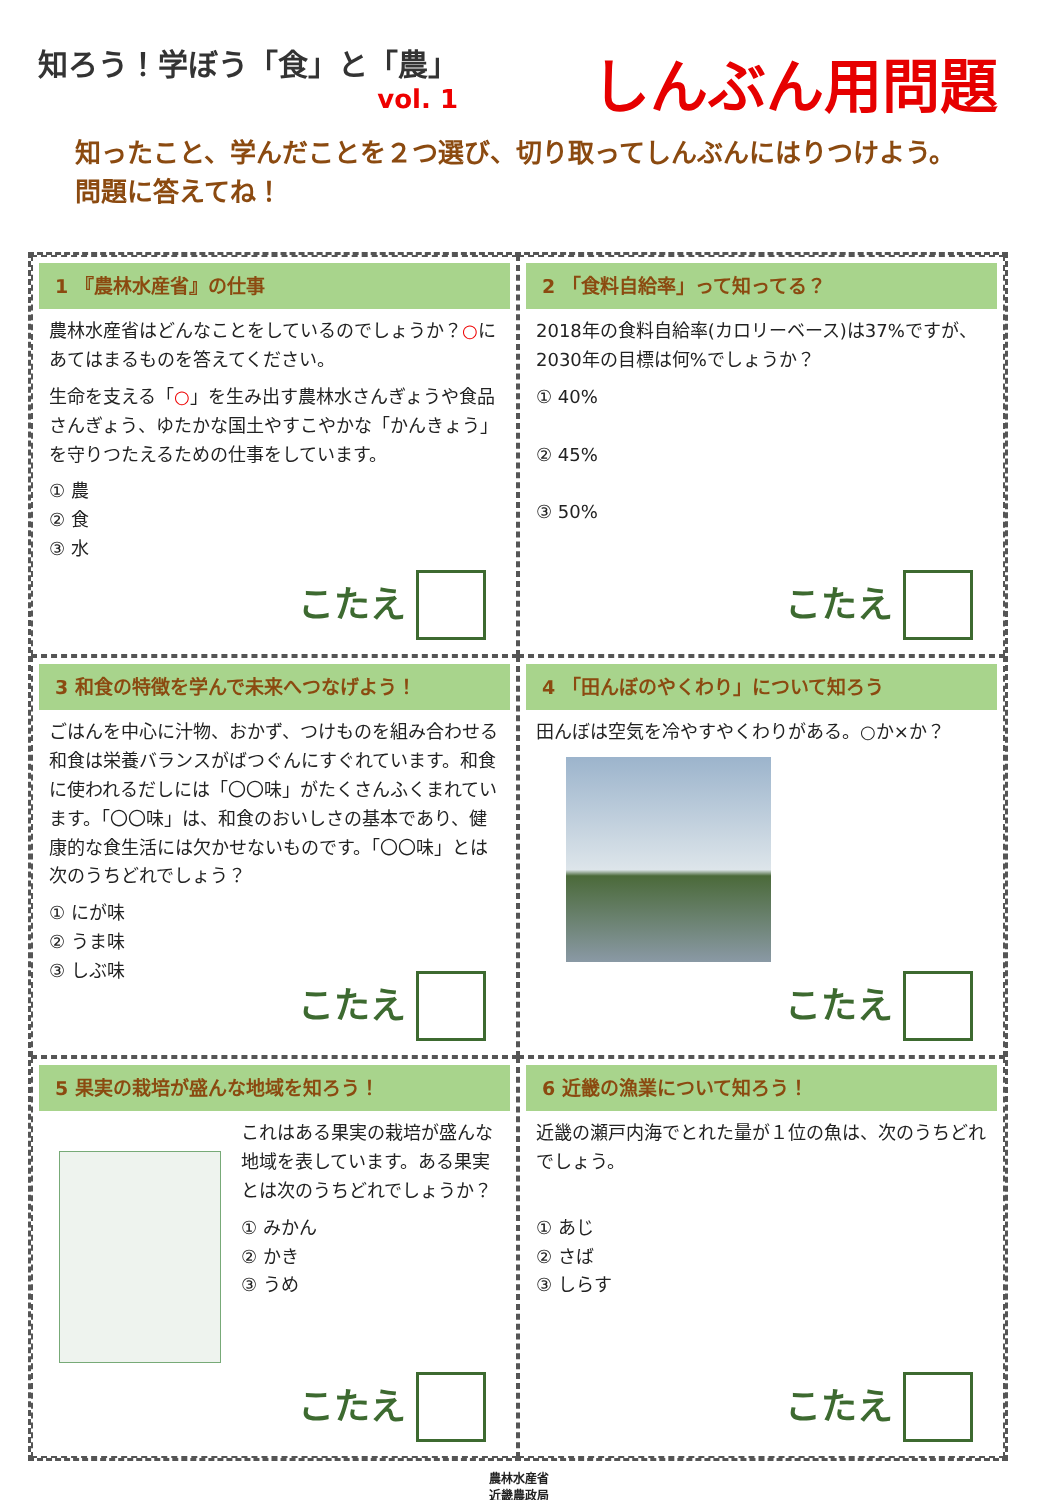知ろう！学ぼう「食」と「農」
vol. 1
しんぶん用問題
知ったこと、学んだことを２つ選び、切り取ってしんぶんにはりつけよう。問題に答えてね！
1 『農林水産省』の仕事
農林水産省はどんなことをしているのでしょうか？○にあてはまるものを答えてください。
生命を支える「○」を生み出す農林水さんぎょうや食品さんぎょう、ゆたかな国土やすこやかな「かんきょう」を守りつたえるための仕事をしています。
① 農
② 食
③ 水
こたえ
2 「食料自給率」って知ってる？
2018年の食料自給率(カロリーベース)は37%ですが、2030年の目標は何%でしょうか？
① 40%
② 45%
③ 50%
こたえ
3 和食の特徴を学んで未来へつなげよう！
ごはんを中心に汁物、おかず、つけものを組み合わせる和食は栄養バランスがばつぐんにすぐれています。和食に使われるだしには「〇〇味」がたくさんふくまれています。「〇〇味」は、和食のおいしさの基本であり、健康的な食生活には欠かせないものです。「〇〇味」とは次のうちどれでしょう？
① にが味
② うま味
③ しぶ味
こたえ
4 「田んぼのやくわり」について知ろう
田んぼは空気を冷やすやくわりがある。○か×か？
こたえ
5 果実の栽培が盛んな地域を知ろう！
これはある果実の栽培が盛んな地域を表しています。ある果実とは次のうちどれでしょうか？
① みかん
② かき
③ うめ
こたえ
6 近畿の漁業について知ろう！
近畿の瀬戸内海でとれた量が１位の魚は、次のうちどれでしょう。
① あじ
② さば
③ しらす
こたえ
農林水産省
近畿農政局